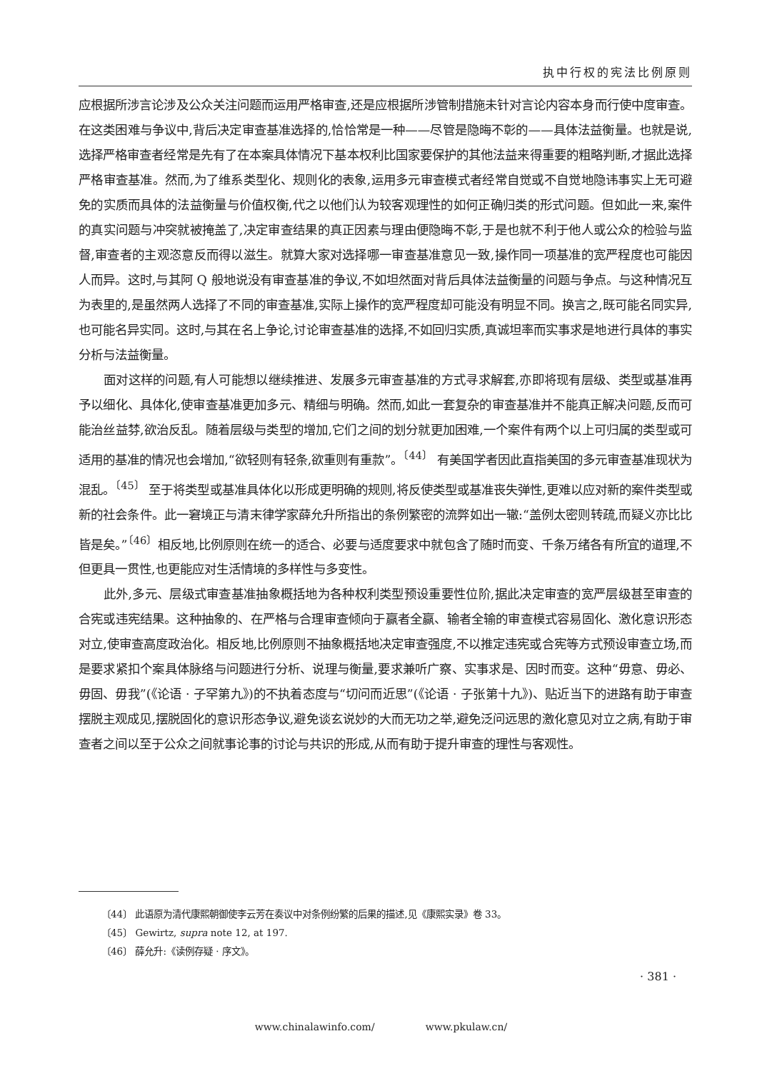执中行权的宪法比例原则
应根据所涉言论涉及公众关注问题而运用严格审查,还是应根据所涉管制措施未针对言论内容本身而行使中度审查。在这类困难与争议中,背后决定审查基准选择的,恰恰常是一种——尽管是隐晦不彰的——具体法益衡量。也就是说,选择严格审查者经常是先有了在本案具体情况下基本权利比国家要保护的其他法益来得重要的粗略判断,才据此选择严格审查基准。然而,为了维系类型化、规则化的表象,运用多元审查模式者经常自觉或不自觉地隐讳事实上无可避免的实质而具体的法益衡量与价值权衡,代之以他们认为较客观理性的如何正确归类的形式问题。但如此一来,案件的真实问题与冲突就被掩盖了,决定审查结果的真正因素与理由便隐晦不彰,于是也就不利于他人或公众的检验与监督,审查者的主观恣意反而得以滋生。就算大家对选择哪一审查基准意见一致,操作同一项基准的宽严程度也可能因人而异。这时,与其阿 Q 般地说没有审查基准的争议,不如坦然面对背后具体法益衡量的问题与争点。与这种情况互为表里的,是虽然两人选择了不同的审查基准,实际上操作的宽严程度却可能没有明显不同。换言之,既可能名同实异,也可能名异实同。这时,与其在名上争论,讨论审查基准的选择,不如回归实质,真诚坦率而实事求是地进行具体的事实分析与法益衡量。
面对这样的问题,有人可能想以继续推进、发展多元审查基准的方式寻求解套,亦即将现有层级、类型或基准再予以细化、具体化,使审查基准更加多元、精细与明确。然而,如此一套复杂的审查基准并不能真正解决问题,反而可能治丝益棼,欲治反乱。随着层级与类型的增加,它们之间的划分就更加困难,一个案件有两个以上可归属的类型或可适用的基准的情况也会增加,“欲轻则有轻条,欲重则有重款”。<sup>〔44〕</sup> 有美国学者因此直指美国的多元审查基准现状为混乱。<sup>〔45〕</sup> 至于将类型或基准具体化以形成更明确的规则,将反使类型或基准丧失弹性,更难以应对新的案件类型或新的社会条件。此一窘境正与清末律学家薛允升所指出的条例繁密的流弊如出一辙:“盖例太密则转疏,而疑义亦比比皆是矣。”<sup>〔46〕</sup>相反地,比例原则在统一的适合、必要与适度要求中就包含了随时而变、千条万绪各有所宜的道理,不但更具一贯性,也更能应对生活情境的多样性与多变性。
此外,多元、层级式审查基准抽象概括地为各种权利类型预设重要性位阶,据此决定审查的宽严层级甚至审查的合宪或违宪结果。这种抽象的、在严格与合理审查倾向于赢者全赢、输者全输的审查模式容易固化、激化意识形态对立,使审查高度政治化。相反地,比例原则不抽象概括地决定审查强度,不以推定违宪或合宪等方式预设审查立场,而是要求紧扣个案具体脉络与问题进行分析、说理与衡量,要求兼听广察、实事求是、因时而变。这种“毋意、毋必、毋固、毋我”(《论语 · 子罕第九》)的不执着态度与“切问而近思”(《论语 · 子张第十九》)、贴近当下的进路有助于审查摆脱主观成见,摆脱固化的意识形态争议,避免谈玄说妙的大而无功之举,避免泛问远思的激化意见对立之病,有助于审查者之间以至于公众之间就事论事的讨论与共识的形成,从而有助于提升审查的理性与客观性。
〔44〕 此语原为清代康熙朝御使李云芳在奏议中对条例纷繁的后果的描述,见《康熙实录》卷 33。
〔45〕 Gewirtz, supra note 12, at 197.
〔46〕 薛允升:《读例存疑 · 序文》。
· 381 ·
www.chinalawinfo.com/ www.pkulaw.cn/